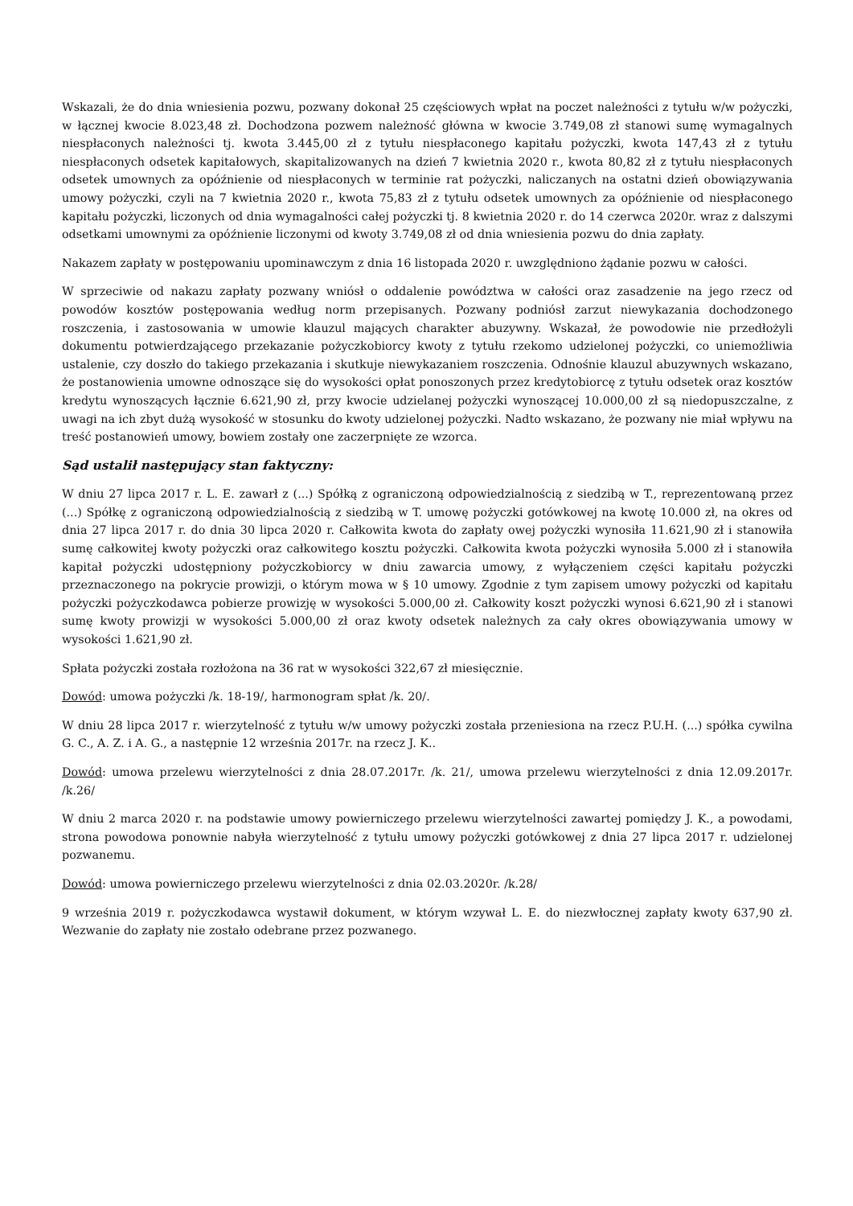Wskazali, że do dnia wniesienia pozwu, pozwany dokonał 25 częściowych wpłat na poczet należności z tytułu w/w pożyczki, w łącznej kwocie 8.023,48 zł. Dochodzona pozwem należność główna w kwocie 3.749,08 zł stanowi sumę wymagalnych niespłaconych należności tj. kwota 3.445,00 zł z tytułu niespłaconego kapitału pożyczki, kwota 147,43 zł z tytułu niespłaconych odsetek kapitałowych, skapitalizowanych na dzień 7 kwietnia 2020 r., kwota 80,82 zł z tytułu niespłaconych odsetek umownych za opóźnienie od niespłaconych w terminie rat pożyczki, naliczanych na ostatni dzień obowiązywania umowy pożyczki, czyli na 7 kwietnia 2020 r., kwota 75,83 zł z tytułu odsetek umownych za opóźnienie od niespłaconego kapitału pożyczki, liczonych od dnia wymagalności całej pożyczki tj. 8 kwietnia 2020 r. do 14 czerwca 2020r. wraz z dalszymi odsetkami umownymi za opóźnienie liczonymi od kwoty 3.749,08 zł od dnia wniesienia pozwu do dnia zapłaty.
Nakazem zapłaty w postępowaniu upominawczym z dnia 16 listopada 2020 r. uwzględniono żądanie pozwu w całości.
W sprzeciwie od nakazu zapłaty pozwany wniósł o oddalenie powództwa w całości oraz zasadzenie na jego rzecz od powodów kosztów postępowania według norm przepisanych. Pozwany podniósł zarzut niewykazania dochodzonego roszczenia, i zastosowania w umowie klauzul mających charakter abuzywny. Wskazał, że powodowie nie przedłożyli dokumentu potwierdzającego przekazanie pożyczkobiorcy kwoty z tytułu rzekomo udzielonej pożyczki, co uniemożliwia ustalenie, czy doszło do takiego przekazania i skutkuje niewykazaniem roszczenia. Odnośnie klauzul abuzywnych wskazano, że postanowienia umowne odnoszące się do wysokości opłat ponoszonych przez kredytobiorcę z tytułu odsetek oraz kosztów kredytu wynoszących łącznie 6.621,90 zł, przy kwocie udzielanej pożyczki wynoszącej 10.000,00 zł są niedopuszczalne, z uwagi na ich zbyt dużą wysokość w stosunku do kwoty udzielonej pożyczki. Nadto wskazano, że pozwany nie miał wpływu na treść postanowień umowy, bowiem zostały one zaczerpnięte ze wzorca.
Sąd ustalił następujący stan faktyczny:
W dniu 27 lipca 2017 r. L. E. zawarł z (...) Spółką z ograniczoną odpowiedzialnością z siedzibą w T., reprezentowaną przez (...) Spółkę z ograniczoną odpowiedzialnością z siedzibą w T. umowę pożyczki gotówkowej na kwotę 10.000 zł, na okres od dnia 27 lipca 2017 r. do dnia 30 lipca 2020 r. Całkowita kwota do zapłaty owej pożyczki wynosiła 11.621,90 zł i stanowiła sumę całkowitej kwoty pożyczki oraz całkowitego kosztu pożyczki. Całkowita kwota pożyczki wynosiła 5.000 zł i stanowiła kapitał pożyczki udostępniony pożyczkobiorcy w dniu zawarcia umowy, z wyłączeniem części kapitału pożyczki przeznaczonego na pokrycie prowizji, o którym mowa w § 10 umowy. Zgodnie z tym zapisem umowy pożyczki od kapitału pożyczki pożyczkodawca pobierze prowizję w wysokości 5.000,00 zł. Całkowity koszt pożyczki wynosi 6.621,90 zł i stanowi sumę kwoty prowizji w wysokości 5.000,00 zł oraz kwoty odsetek należnych za cały okres obowiązywania umowy w wysokości 1.621,90 zł.
Spłata pożyczki została rozłożona na 36 rat w wysokości 322,67 zł miesięcznie.
Dowód: umowa pożyczki /k. 18-19/, harmonogram spłat /k. 20/.
W dniu 28 lipca 2017 r. wierzytelność z tytułu w/w umowy pożyczki została przeniesiona na rzecz P.U.H. (...) spółka cywilna G. C., A. Z. i A. G., a następnie 12 września 2017r. na rzecz J. K..
Dowód: umowa przelewu wierzytelności z dnia 28.07.2017r. /k. 21/, umowa przelewu wierzytelności z dnia 12.09.2017r. /k.26/
W dniu 2 marca 2020 r. na podstawie umowy powierniczego przelewu wierzytelności zawartej pomiędzy J. K., a powodami, strona powodowa ponownie nabyła wierzytelność z tytułu umowy pożyczki gotówkowej z dnia 27 lipca 2017 r. udzielonej pozwanemu.
Dowód: umowa powierniczego przelewu wierzytelności z dnia 02.03.2020r. /k.28/
9 września 2019 r. pożyczkodawca wystawił dokument, w którym wzywał L. E. do niezwłocznej zapłaty kwoty 637,90 zł. Wezwanie do zapłaty nie zostało odebrane przez pozwanego.